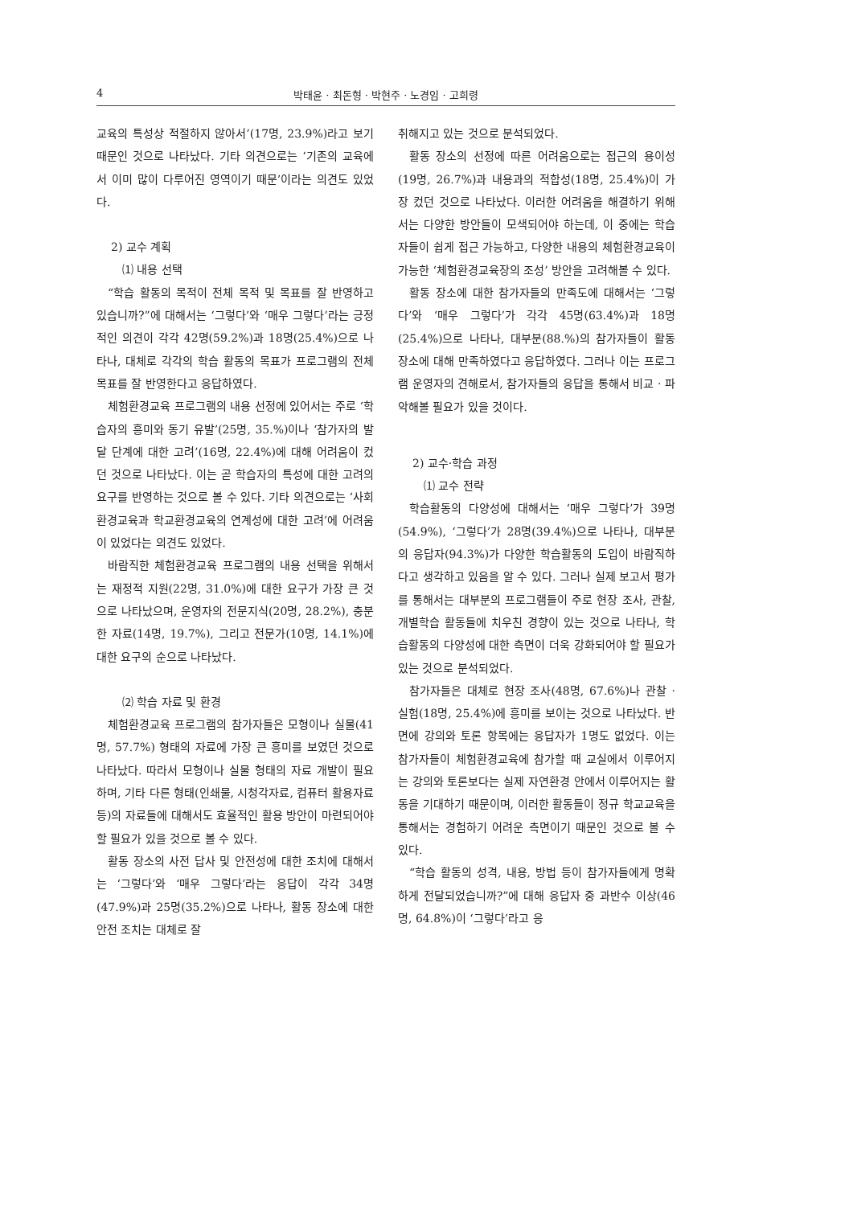4 박태윤 · 최돈형 · 박현주 · 노경임 · 고희령
교육의 특성상 적절하지 않아서’(17명, 23.9%)라고 보기 때문인 것으로 나타났다. 기타 의견으로는 ‘기존의 교육에서 이미 많이 다루어진 영역이기 때문’이라는 의견도 있었다.
2) 교수 계획
⑴ 내용 선택
“학습 활동의 목적이 전체 목적 및 목표를 잘 반영하고 있습니까?”에 대해서는 ‘그렇다’와 ‘매우 그렇다’라는 긍정적인 의견이 각각 42명(59.2%)과 18명(25.4%)으로 나타나, 대체로 각각의 학습 활동의 목표가 프로그램의 전체 목표를 잘 반영한다고 응답하였다.
체험환경교육 프로그램의 내용 선정에 있어서는 주로 ‘학습자의 흥미와 동기 유발’(25명, 35.%)이나 ‘참가자의 발달 단계에 대한 고려’(16명, 22.4%)에 대해 어려움이 컸던 것으로 나타났다. 이는 곧 학습자의 특성에 대한 고려의 요구를 반영하는 것으로 볼 수 있다. 기타 의견으로는 ‘사회환경교육과 학교환경교육의 연계성에 대한 고려’에 어려움이 있었다는 의견도 있었다.
바람직한 체험환경교육 프로그램의 내용 선택을 위해서는 재정적 지원(22명, 31.0%)에 대한 요구가 가장 큰 것으로 나타났으며, 운영자의 전문지식(20명, 28.2%), 충분한 자료(14명, 19.7%), 그리고 전문가(10명, 14.1%)에 대한 요구의 순으로 나타났다.
⑵ 학습 자료 및 환경
체험환경교육 프로그램의 참가자들은 모형이나 실물(41명, 57.7%) 형태의 자료에 가장 큰 흥미를 보였던 것으로 나타났다. 따라서 모형이나 실물 형태의 자료 개발이 필요하며, 기타 다른 형태(인쇄물, 시청각자료, 컴퓨터 활용자료 등)의 자료들에 대해서도 효율적인 활용 방안이 마련되어야 할 필요가 있을 것으로 볼 수 있다.
활동 장소의 사전 답사 및 안전성에 대한 조치에 대해서는 ‘그렇다’와 ‘매우 그렇다’라는 응답이 각각 34명(47.9%)과 25명(35.2%)으로 나타나, 활동 장소에 대한 안전 조치는 대체로 잘
취해지고 있는 것으로 분석되었다.
활동 장소의 선정에 따른 어려움으로는 접근의 용이성(19명, 26.7%)과 내용과의 적합성(18명, 25.4%)이 가장 컸던 것으로 나타났다. 이러한 어려움을 해결하기 위해서는 다양한 방안들이 모색되어야 하는데, 이 중에는 학습자들이 쉽게 접근 가능하고, 다양한 내용의 체험환경교육이 가능한 ‘체험환경교육장의 조성’ 방안을 고려해볼 수 있다.
활동 장소에 대한 참가자들의 만족도에 대해서는 ‘그렇다’와 ‘매우 그렇다’가 각각 45명(63.4%)과 18명(25.4%)으로 나타나, 대부분(88.%)의 참가자들이 활동 장소에 대해 만족하였다고 응답하였다. 그러나 이는 프로그램 운영자의 견해로서, 참가자들의 응답을 통해서 비교 · 파악해볼 필요가 있을 것이다.
2) 교수·학습 과정
⑴ 교수 전략
학습활동의 다양성에 대해서는 ‘매우 그렇다’가 39명(54.9%), ‘그렇다’가 28명(39.4%)으로 나타나, 대부분의 응답자(94.3%)가 다양한 학습활동의 도입이 바람직하다고 생각하고 있음을 알 수 있다. 그러나 실제 보고서 평가를 통해서는 대부분의 프로그램들이 주로 현장 조사, 관찰, 개별학습 활동들에 치우친 경향이 있는 것으로 나타나, 학습활동의 다양성에 대한 측면이 더욱 강화되어야 할 필요가 있는 것으로 분석되었다.
참가자들은 대체로 현장 조사(48명, 67.6%)나 관찰 · 실험(18명, 25.4%)에 흥미를 보이는 것으로 나타났다. 반면에 강의와 토론 항목에는 응답자가 1명도 없었다. 이는 참가자들이 체험환경교육에 참가할 때 교실에서 이루어지는 강의와 토론보다는 실제 자연환경 안에서 이루어지는 활동을 기대하기 때문이며, 이러한 활동들이 정규 학교교육을 통해서는 경험하기 어려운 측면이기 때문인 것으로 볼 수 있다.
“학습 활동의 성격, 내용, 방법 등이 참가자들에게 명확하게 전달되었습니까?”에 대해 응답자 중 과반수 이상(46명, 64.8%)이 ‘그렇다’라고 응